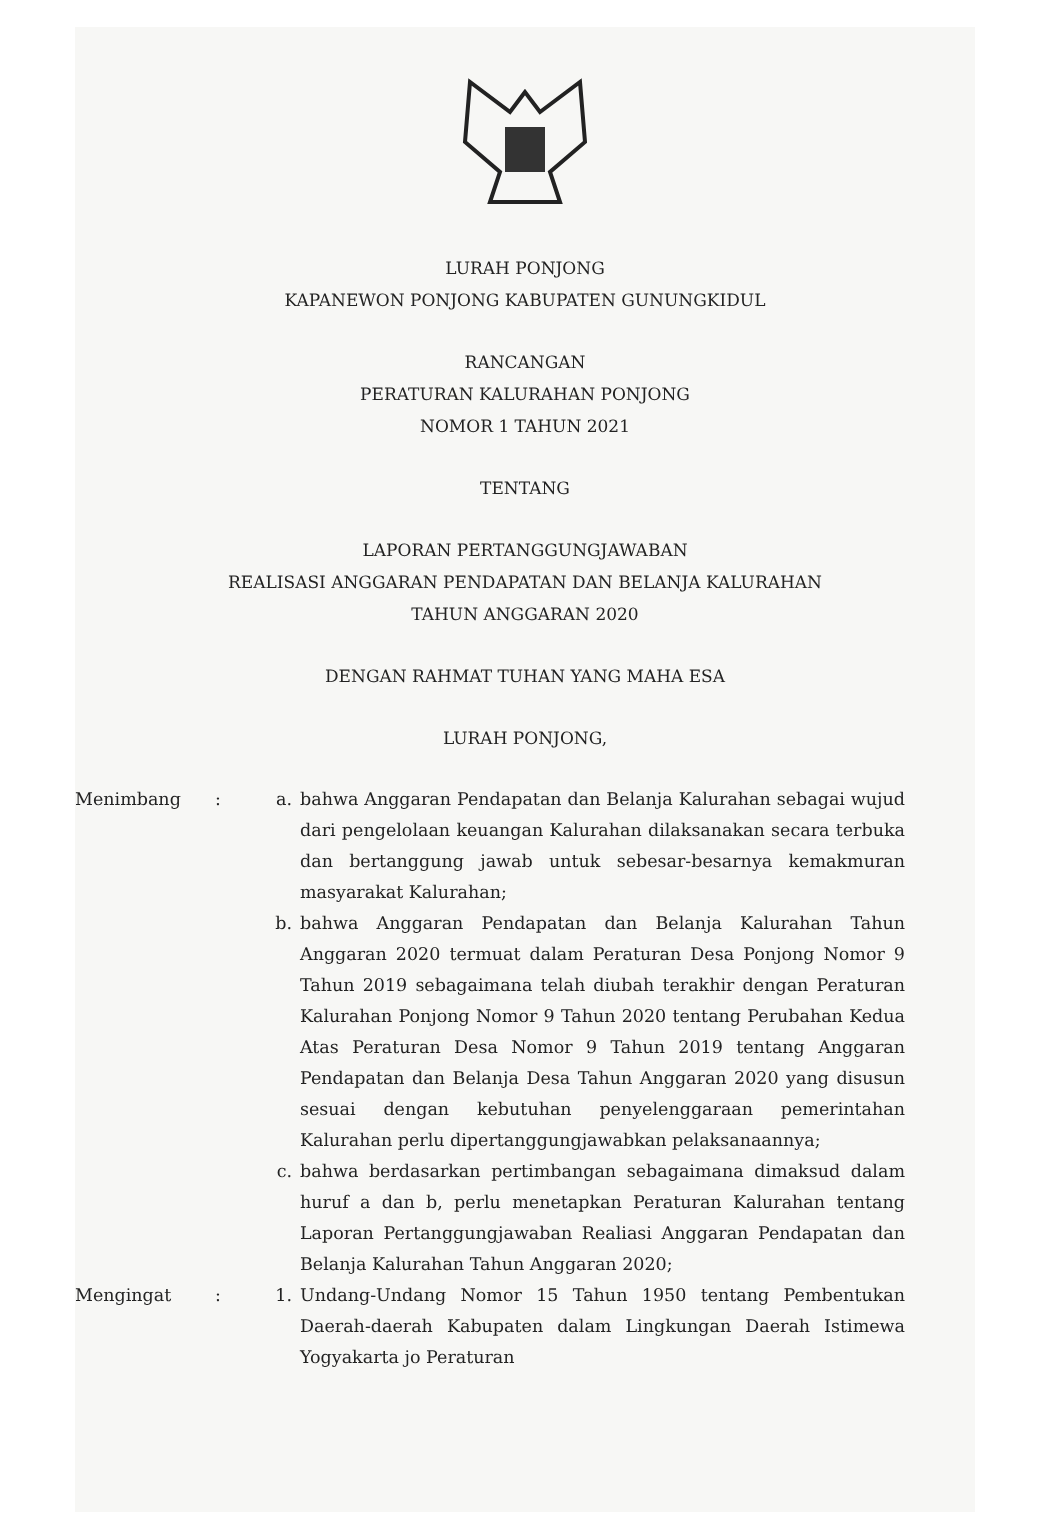LURAH PONJONG
KAPANEWON PONJONG KABUPATEN GUNUNGKIDUL
RANCANGAN
PERATURAN KALURAHAN PONJONG
NOMOR 1 TAHUN 2021
TENTANG
LAPORAN PERTANGGUNGJAWABAN
REALISASI ANGGARAN PENDAPATAN DAN BELANJA KALURAHAN
TAHUN ANGGARAN 2020
DENGAN RAHMAT TUHAN YANG MAHA ESA
LURAH PONJONG,
Menimbang : a. bahwa Anggaran Pendapatan dan Belanja Kalurahan sebagai wujud dari pengelolaan keuangan Kalurahan dilaksanakan secara terbuka dan bertanggung jawab untuk sebesar-besarnya kemakmuran masyarakat Kalurahan;
b. bahwa Anggaran Pendapatan dan Belanja Kalurahan Tahun Anggaran 2020 termuat dalam Peraturan Desa Ponjong Nomor 9 Tahun 2019 sebagaimana telah diubah terakhir dengan Peraturan Kalurahan Ponjong Nomor 9 Tahun 2020 tentang Perubahan Kedua Atas Peraturan Desa Nomor 9 Tahun 2019 tentang Anggaran Pendapatan dan Belanja Desa Tahun Anggaran 2020 yang disusun sesuai dengan kebutuhan penyelenggaraan pemerintahan Kalurahan perlu dipertanggungjawabkan pelaksanaannya;
c. bahwa berdasarkan pertimbangan sebagaimana dimaksud dalam huruf a dan b, perlu menetapkan Peraturan Kalurahan tentang Laporan Pertanggungjawaban Realiasi Anggaran Pendapatan dan Belanja Kalurahan Tahun Anggaran 2020;
Mengingat : 1. Undang-Undang Nomor 15 Tahun 1950 tentang Pembentukan Daerah-daerah Kabupaten dalam Lingkungan Daerah Istimewa Yogyakarta jo Peraturan